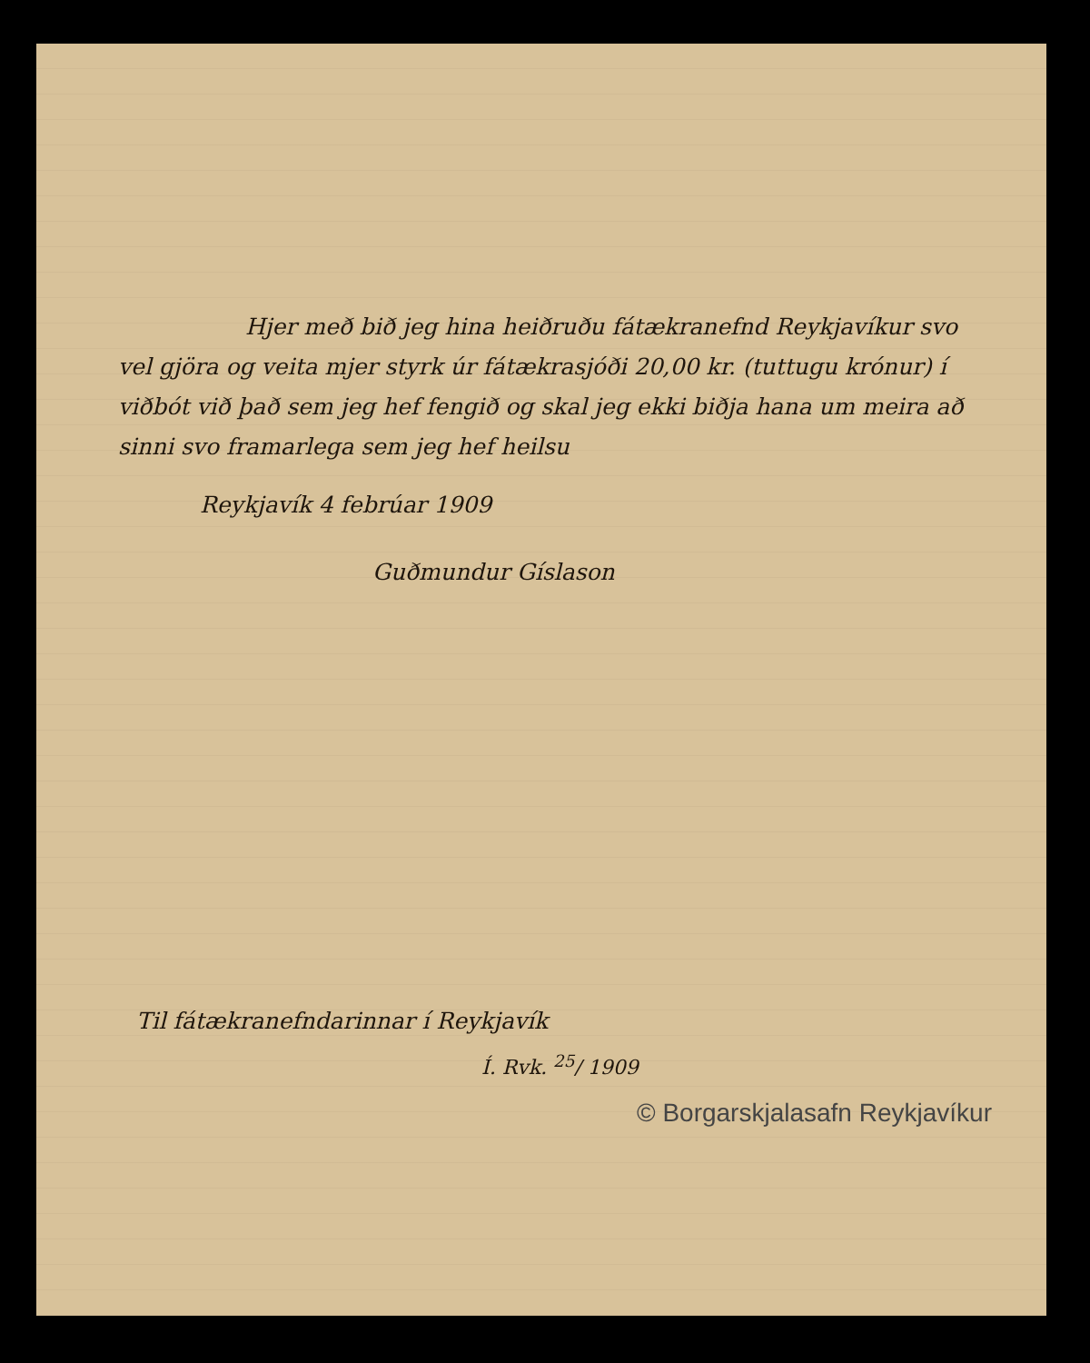Hjer með bið jeg hina heiðruðu fátækranefnd Reykjavíkur svo vel gjöra og veita mjer styrk úr fátækrasjóði 20,00 kr. (tuttugu krónur) í viðbót við það sem jeg hef fengið og skal jeg ekki biðja hana um meira að sinni svo framarlega sem jeg hef heilsu
Reykjavík 4 febrúar 1909
Guðmundur Gíslason
Til fátækranefndarinnar í Reykjavík
Í. Rvk. <sup>25</sup>/ 1909
© Borgarskjalasafn Reykjavíkur